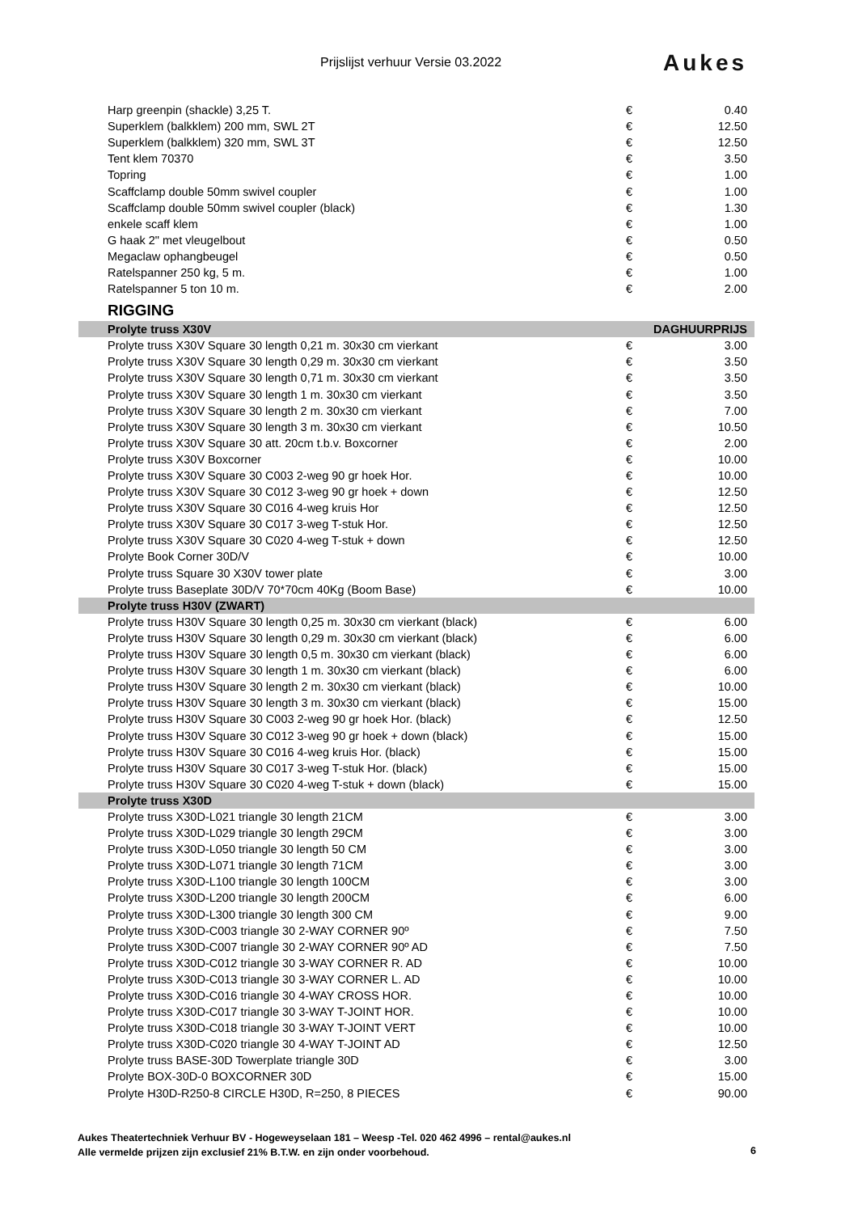Prijslijst verhuur Versie 03.2022
Aukes
| Harp greenpin (shackle) 3,25 T. | € | 0.40 |
| Superklem (balkklem) 200 mm, SWL 2T | € | 12.50 |
| Superklem (balkklem) 320 mm, SWL 3T | € | 12.50 |
| Tent klem 70370 | € | 3.50 |
| Topring | € | 1.00 |
| Scaffclamp double 50mm swivel coupler | € | 1.00 |
| Scaffclamp double 50mm swivel coupler (black) | € | 1.30 |
| enkele scaff klem | € | 1.00 |
| G haak 2" met vleugelbout | € | 0.50 |
| Megaclaw ophangbeugel | € | 0.50 |
| Ratelspanner 250 kg, 5 m. | € | 1.00 |
| Ratelspanner 5 ton 10 m. | € | 2.00 |
| RIGGING | | |
| Prolyte truss X30V | DAGHUURPRIJS | |
| Prolyte truss X30V Square 30 length 0,21 m. 30x30 cm vierkant | € | 3.00 |
| Prolyte truss X30V Square 30 length 0,29 m. 30x30 cm vierkant | € | 3.50 |
| Prolyte truss X30V Square 30 length 0,71 m. 30x30 cm vierkant | € | 3.50 |
| Prolyte truss X30V Square 30 length 1 m. 30x30 cm vierkant | € | 3.50 |
| Prolyte truss X30V Square 30 length 2 m. 30x30 cm vierkant | € | 7.00 |
| Prolyte truss X30V Square 30 length 3 m. 30x30 cm vierkant | € | 10.50 |
| Prolyte truss X30V Square 30 att. 20cm t.b.v. Boxcorner | € | 2.00 |
| Prolyte truss X30V Boxcorner | € | 10.00 |
| Prolyte truss X30V Square 30 C003 2-weg 90 gr hoek Hor. | € | 10.00 |
| Prolyte truss X30V Square 30 C012 3-weg 90 gr hoek + down | € | 12.50 |
| Prolyte truss X30V Square 30 C016 4-weg kruis Hor | € | 12.50 |
| Prolyte truss X30V Square 30 C017 3-weg T-stuk Hor. | € | 12.50 |
| Prolyte truss X30V Square 30 C020 4-weg T-stuk + down | € | 12.50 |
| Prolyte Book Corner 30D/V | € | 10.00 |
| Prolyte truss Square 30 X30V tower plate | € | 3.00 |
| Prolyte truss Baseplate 30D/V 70*70cm 40Kg (Boom Base) | € | 10.00 |
| Prolyte truss H30V (ZWART) | | |
| Prolyte truss H30V Square 30 length 0,25 m. 30x30 cm vierkant (black) | € | 6.00 |
| Prolyte truss H30V Square 30 length 0,29 m. 30x30 cm vierkant (black) | € | 6.00 |
| Prolyte truss H30V Square 30 length 0,5 m. 30x30 cm vierkant (black) | € | 6.00 |
| Prolyte truss H30V Square 30 length 1 m. 30x30 cm vierkant (black) | € | 6.00 |
| Prolyte truss H30V Square 30 length 2 m. 30x30 cm vierkant (black) | € | 10.00 |
| Prolyte truss H30V Square 30 length 3 m. 30x30 cm vierkant (black) | € | 15.00 |
| Prolyte truss H30V Square 30 C003 2-weg 90 gr hoek Hor. (black) | € | 12.50 |
| Prolyte truss H30V Square 30 C012 3-weg 90 gr hoek + down (black) | € | 15.00 |
| Prolyte truss H30V Square 30 C016 4-weg kruis Hor. (black) | € | 15.00 |
| Prolyte truss H30V Square 30 C017 3-weg T-stuk Hor. (black) | € | 15.00 |
| Prolyte truss H30V Square 30 C020 4-weg T-stuk + down (black) | € | 15.00 |
| Prolyte truss X30D | | |
| Prolyte truss X30D-L021 triangle 30 length 21CM | € | 3.00 |
| Prolyte truss X30D-L029 triangle 30 length 29CM | € | 3.00 |
| Prolyte truss X30D-L050 triangle 30 length 50 CM | € | 3.00 |
| Prolyte truss X30D-L071 triangle 30 length 71CM | € | 3.00 |
| Prolyte truss X30D-L100 triangle 30 length 100CM | € | 3.00 |
| Prolyte truss X30D-L200 triangle 30 length 200CM | € | 6.00 |
| Prolyte truss X30D-L300 triangle 30 length 300 CM | € | 9.00 |
| Prolyte truss X30D-C003 triangle 30 2-WAY CORNER 90º | € | 7.50 |
| Prolyte truss X30D-C007 triangle 30 2-WAY CORNER 90º AD | € | 7.50 |
| Prolyte truss X30D-C012 triangle 30 3-WAY CORNER R. AD | € | 10.00 |
| Prolyte truss X30D-C013 triangle 30 3-WAY CORNER L. AD | € | 10.00 |
| Prolyte truss X30D-C016 triangle 30 4-WAY CROSS HOR. | € | 10.00 |
| Prolyte truss X30D-C017 triangle 30 3-WAY T-JOINT HOR. | € | 10.00 |
| Prolyte truss X30D-C018 triangle 30 3-WAY T-JOINT VERT | € | 10.00 |
| Prolyte truss X30D-C020 triangle 30 4-WAY T-JOINT AD | € | 12.50 |
| Prolyte truss BASE-30D Towerplate triangle 30D | € | 3.00 |
| Prolyte BOX-30D-0 BOXCORNER 30D | € | 15.00 |
| Prolyte H30D-R250-8 CIRCLE H30D, R=250, 8 PIECES | € | 90.00 |
Aukes Theatertechniek Verhuur BV - Hogeweyselaan 181 – Weesp -Tel. 020 462 4996 – rental@aukes.nl
Alle vermelde prijzen zijn exclusief 21% B.T.W. en zijn onder voorbehoud.
6